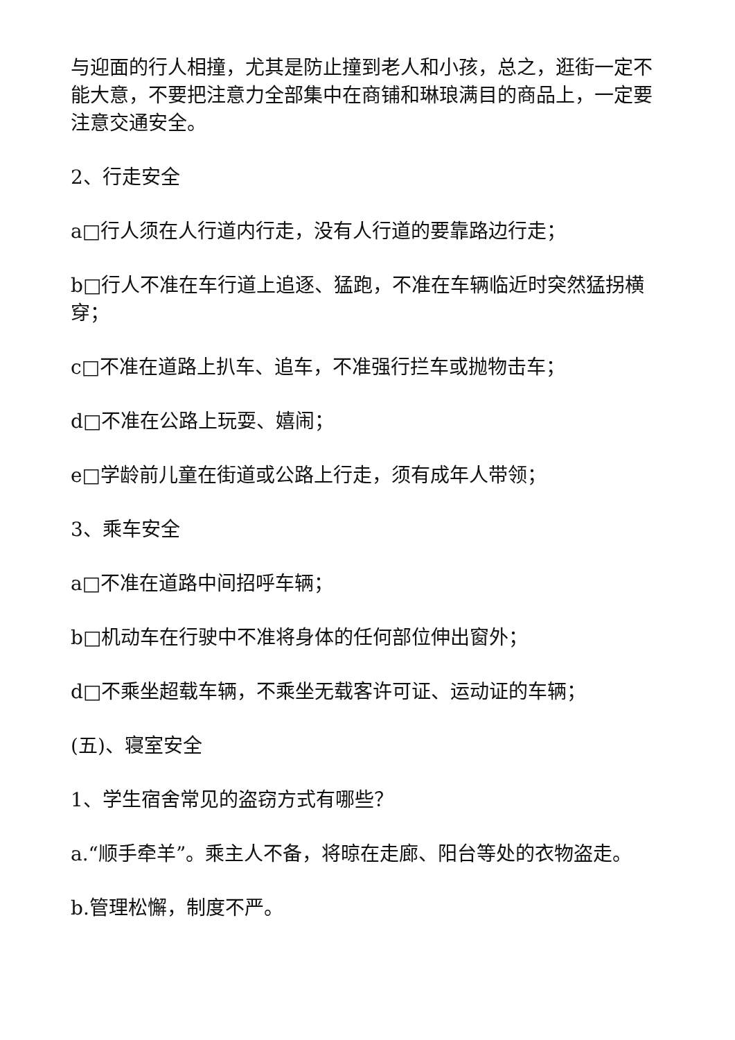与迎面的行人相撞，尤其是防止撞到老人和小孩，总之，逛街一定不能大意，不要把注意力全部集中在商铺和琳琅满目的商品上，一定要注意交通安全。
2、行走安全
a□行人须在人行道内行走，没有人行道的要靠路边行走；
b□行人不准在车行道上追逐、猛跑，不准在车辆临近时突然猛拐横穿；
c□不准在道路上扒车、追车，不准强行拦车或抛物击车；
d□不准在公路上玩耍、嬉闹；
e□学龄前儿童在街道或公路上行走，须有成年人带领；
3、乘车安全
a□不准在道路中间招呼车辆；
b□机动车在行驶中不准将身体的任何部位伸出窗外；
d□不乘坐超载车辆，不乘坐无载客许可证、运动证的车辆；
(五)、寝室安全
1、学生宿舍常见的盗窃方式有哪些？
a.“顺手牵羊”。乘主人不备，将晾在走廊、阳台等处的衣物盗走。
b.管理松懈，制度不严。